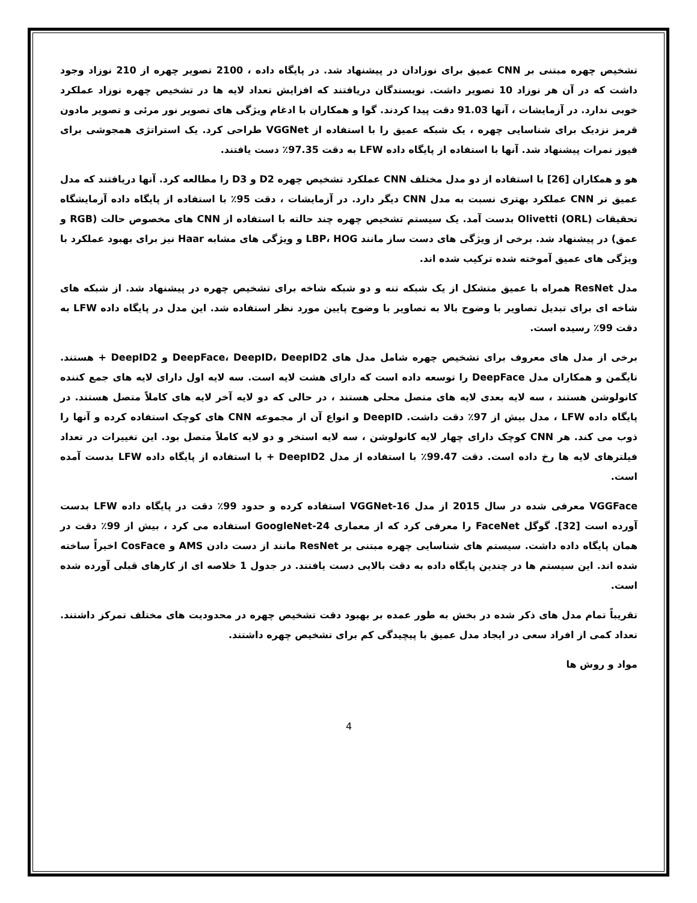تشخیص چهره مبتنی بر CNN عمیق برای نوزادان در پیشنهاد شد. در پایگاه داده ، 2100 تصویر چهره از 210 نوزاد وجود داشت که در آن هر نوزاد 10 تصویر داشت. نویسندگان دریافتند که افزایش تعداد لایه ها در تشخیص چهره نوزاد عملکرد خوبی ندارد. در آزمایشات ، آنها 91.03 دقت پیدا کردند. گوا و همکاران با ادغام ویژگی های تصویر نور مرئی و تصویر مادون قرمز نزدیک برای شناسایی چهره ، یک شبکه عمیق را با استفاده از VGGNet طراحی کرد. یک استراتژی همجوشی برای فیوز نمرات پیشنهاد شد. آنها با استفاده از پایگاه داده LFW به دقت 97.35٪ دست یافتند.
هو و همکاران [26] با استفاده از دو مدل مختلف CNN عملکرد تشخیص چهره D2 و D3 را مطالعه کرد. آنها دریافتند که مدل عمیق تر CNN عملکرد بهتری نسبت به مدل CNN دیگر دارد. در آزمایشات ، دقت 95٪ با استفاده از پایگاه داده آزمایشگاه تحقیقات (Olivetti (ORL بدست آمد. یک سیستم تشخیص چهره چند حالته با استفاده از CNN های مخصوص حالت (RGB و عمق) در پیشنهاد شد. برخی از ویژگی های دست ساز مانند LBP، HOG و ویژگی های مشابه Haar نیز برای بهبود عملکرد با ویژگی های عمیق آموخته شده ترکیب شده اند.
مدل ResNet همراه با عمیق متشکل از یک شبکه تنه و دو شبکه شاخه برای تشخیص چهره در پیشنهاد شد. از شبکه های شاخه ای برای تبدیل تصاویر با وضوح بالا به تصاویر با وضوح پایین مورد نظر استفاده شد. این مدل در پایگاه داده LFW به دقت 99٪ رسیده است.
برخی از مدل های معروف برای تشخیص چهره شامل مدل های DeepFace، DeepID، DeepID2 و DeepID2 + هستند. تایگمن و همکاران مدل DeepFace را توسعه داده است که دارای هشت لایه است. سه لایه اول دارای لایه های جمع کننده کانولوشن هستند ، سه لایه بعدی لایه های متصل محلی هستند ، در حالی که دو لایه آخر لایه های کاملاً متصل هستند. در پایگاه داده LFW ، مدل بیش از 97٪ دقت داشت. DeepID و انواع آن از مجموعه CNN های کوچک استفاده کرده و آنها را ذوب می کند. هر CNN کوچک دارای چهار لایه کانولوشن ، سه لایه استخر و دو لایه کاملاً متصل بود. این تغییرات در تعداد فیلترهای لایه ها رخ داده است. دقت 99.47٪ با استفاده از مدل DeepID2 + با استفاده از پایگاه داده LFW بدست آمده است.
VGGFace معرفی شده در سال 2015 از مدل VGGNet-16 استفاده کرده و حدود 99٪ دقت در پایگاه داده LFW بدست آورده است [32]. گوگل FaceNet را معرفی کرد که از معماری GoogleNet-24 استفاده می کرد ، بیش از 99٪ دقت در همان پایگاه داده داشت. سیستم های شناسایی چهره مبتنی بر ResNet مانند از دست دادن AMS و CosFace اخیراً ساخته شده اند. این سیستم ها در چندین پایگاه داده به دقت بالایی دست یافتند. در جدول 1 خلاصه ای از کارهای قبلی آورده شده است.
تقریباً تمام مدل های ذکر شده در بخش به طور عمده بر بهبود دقت تشخیص چهره در محدودیت های مختلف تمرکز داشتند. تعداد کمی از افراد سعی در ایجاد مدل عمیق با پیچیدگی کم برای تشخیص چهره داشتند.
مواد و روش ها
4